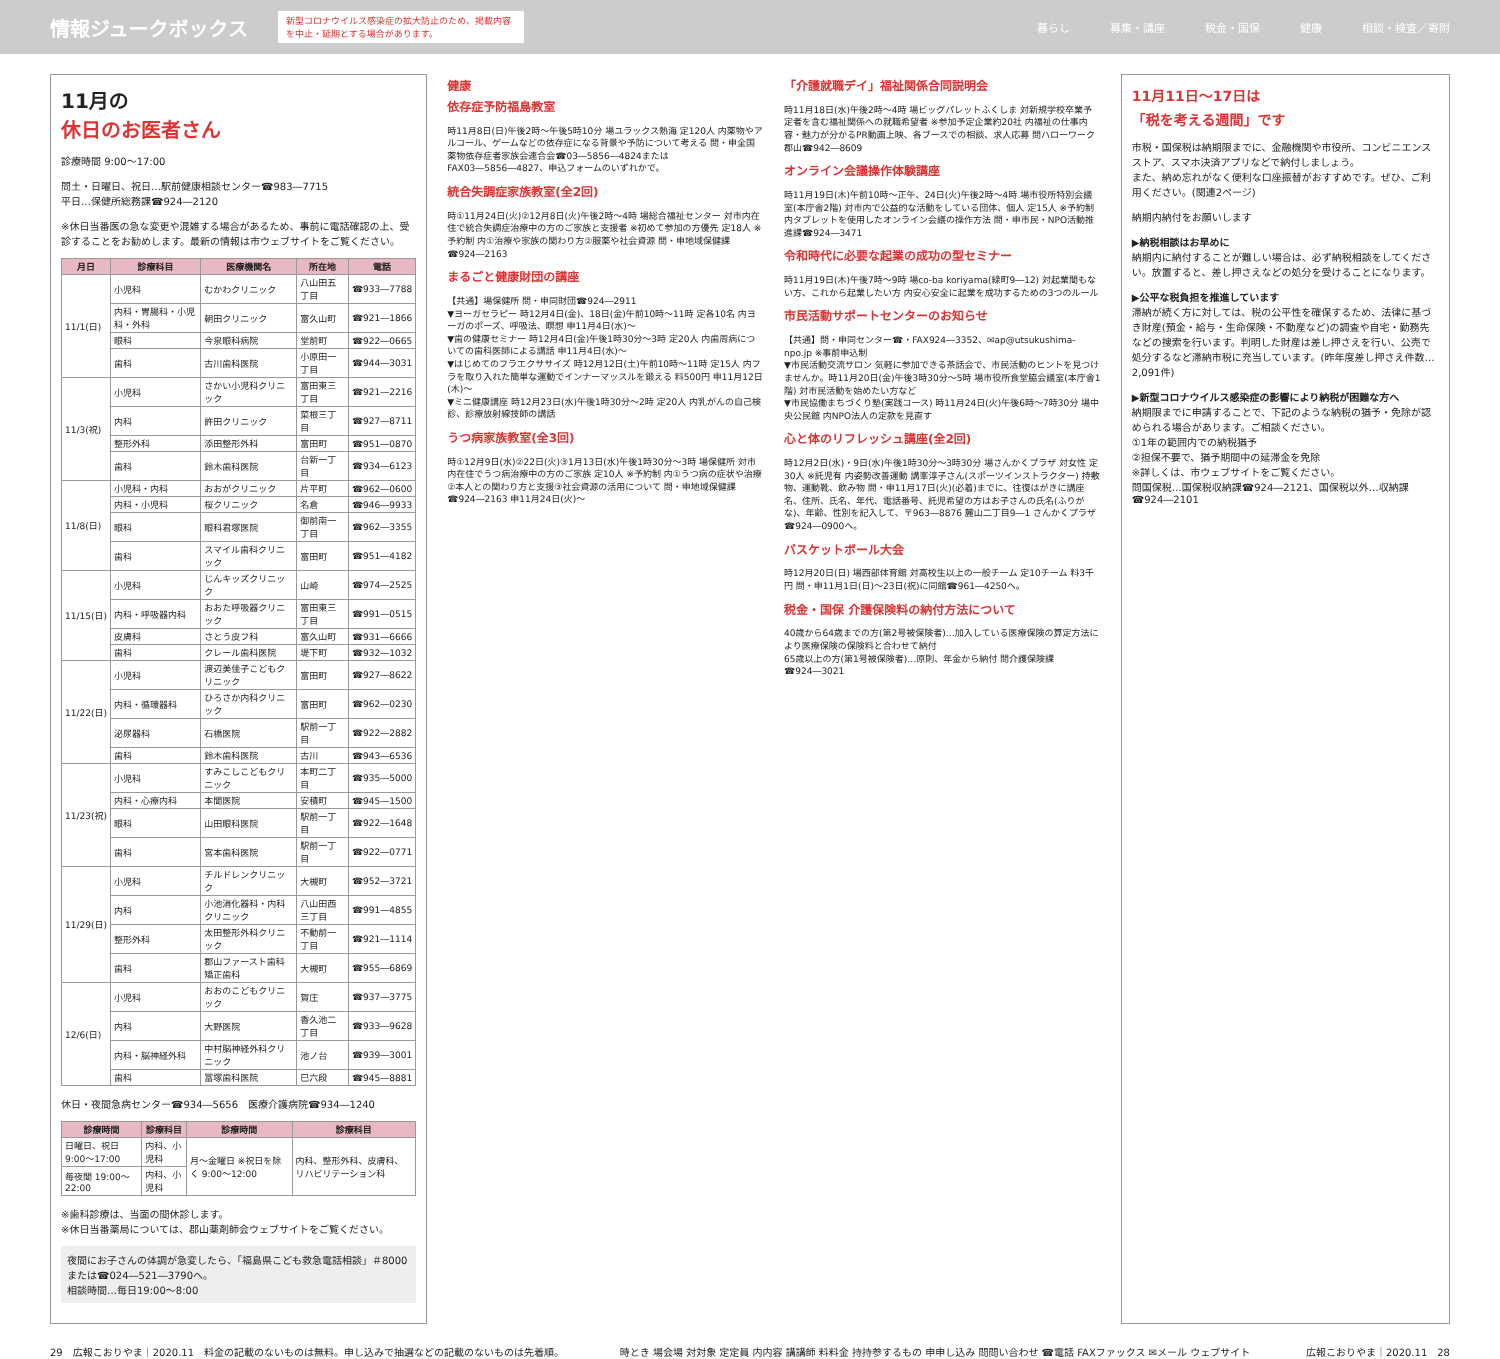情報ジュークボックス
新型コロナウイルス感染症の拡大防止のため、掲載内容を中止・延期とする場合があります。
暮らし 募集・講座 税金・国保 健康 相談・検査／寄附
11月の
休日のお医者さん
診療時間 9:00～17:00
問土・日曜日、祝日…駅前健康相談センター☎983―7715
平日…保健所総務課☎924―2120
※休日当番医の急な変更や混雑する場合があるため、事前に電話確認の上、受診することをお勧めします。最新の情報は市ウェブサイトをご覧ください。
| 月日 | 診療科目 | 医療機関名 | 所在地 | 電話 |
| --- | --- | --- | --- | --- |
| 11/1(日) | 小児科 | むかわクリニック | 八山田五丁目 | ☎933―7788 |
| | 内科・胃腸科・小児科・外科 | 朝田クリニック | 富久山町 | ☎921―1866 |
| | 眼科 | 今泉眼科病院 | 堂前町 | ☎922―0665 |
| | 歯科 | 古川歯科医院 | 小原田一丁目 | ☎944―3031 |
| 11/3(祝) | 小児科 | さかい小児科クリニック | 富田東三丁目 | ☎921―2216 |
| | 内科 | 許田クリニック | 菜根三丁目 | ☎927―8711 |
| | 整形外科 | 添田整形外科 | 富田町 | ☎951―0870 |
| | 歯科 | 鈴木歯科医院 | 台新一丁目 | ☎934―6123 |
| 11/8(日) | 小児科・内科 | おおがクリニック | 片平町 | ☎962―0600 |
| | 内科・小児科 | 桜クリニック | 名倉 | ☎946―9933 |
| | 眼科 | 眼科君塚医院 | 御前南一丁目 | ☎962―3355 |
| | 歯科 | スマイル歯科クリニック | 富田町 | ☎951―4182 |
| 11/15(日) | 小児科 | じんキッズクリニック | 山崎 | ☎974―2525 |
| | 内科・呼吸器内科 | おおた呼吸器クリニック | 富田東三丁目 | ☎991―0515 |
| | 皮膚科 | さとう皮フ科 | 富久山町 | ☎931―6666 |
| | 歯科 | クレール歯科医院 | 堤下町 | ☎932―1032 |
| 11/22(日) | 小児科 | 渡辺美佳子こどもクリニック | 富田町 | ☎927―8622 |
| | 内科・循環器科 | ひろさか内科クリニック | 富田町 | ☎962―0230 |
| | 泌尿器科 | 石橋医院 | 駅前一丁目 | ☎922―2882 |
| | 歯科 | 鈴木歯科医院 | 古川 | ☎943―6536 |
| 11/23(祝) | 小児科 | すみこしこどもクリニック | 本町二丁目 | ☎935―5000 |
| | 内科・心療内科 | 本間医院 | 安積町 | ☎945―1500 |
| | 眼科 | 山田眼科医院 | 駅前一丁目 | ☎922―1648 |
| | 歯科 | 宮本歯科医院 | 駅前一丁目 | ☎922―0771 |
| 11/29(日) | 小児科 | チルドレンクリニック | 大槻町 | ☎952―3721 |
| | 内科 | 小池消化器科・内科クリニック | 八山田西三丁目 | ☎991―4855 |
| | 整形外科 | 太田整形外科クリニック | 不動前一丁目 | ☎921―1114 |
| | 歯科 | 郡山ファースト歯科矯正歯科 | 大槻町 | ☎955―6869 |
| 12/6(日) | 小児科 | おおのこどもクリニック | 賀庄 | ☎937―3775 |
| | 内科 | 大野医院 | 香久池二丁目 | ☎933―9628 |
| | 内科・脳神経外科 | 中村脳神経外科クリニック | 池ノ台 | ☎939―3001 |
| | 歯科 | 冨塚歯科医院 | 巳六段 | ☎945―8881 |
休日・夜間急病センター☎934―5656　医療介護病院☎934―1240
| 診療時間 | 診療科目 | 診療時間 | 診療科目 |
| --- | --- | --- | --- |
| 日曜日、祝日 9:00～17:00 | 内科、小児科 | 月～金曜日 ※祝日を除く 9:00～12:00 | 内科、整形外科、皮膚科、リハビリテーション科 |
| 毎夜間 19:00～22:00 | 内科、小児科 | | |
※歯科診療は、当面の間休診します。
※休日当番薬局については、郡山薬剤師会ウェブサイトをご覧ください。
夜間にお子さんの体調が急変したら、「福島県こども救急電話相談」＃8000または☎024―521―3790へ。
相談時間…毎日19:00～8:00
健康
依存症予防福島教室
時11月8日(日)午後2時～午後5時10分 場ユラックス熱海 定120人 内薬物やアルコール、ゲームなどの依存症になる背景や予防について考える 問・申全国薬物依存症者家族会連合会☎03―5856―4824または FAX03―5856―4827、申込フォームのいずれかで。
統合失調症家族教室(全2回)
時①11月24日(火)②12月8日(火)午後2時～4時 場総合福祉センター 対市内在住で統合失調症治療中の方のご家族と支援者 ※初めて参加の方優先 定18人 ※予約制 内①治療や家族の関わり方②服薬や社会資源 問・申地域保健課☎924―2163
まるごと健康財団の講座
【共通】場保健所 問・申同財団☎924―2911
▼ヨーガセラピー 時12月4日(金)、18日(金)午前10時～11時 定各10名 内ヨーガのポーズ、呼吸法、瞑想 申11月4日(水)～
▼歯の健康セミナー 時12月4日(金)午後1時30分～3時 定20人 内歯周病についての歯科医師による講話 申11月4日(水)～
▼はじめてのフラエクササイズ 時12月12日(土)午前10時～11時 定15人 内フラを取り入れた簡単な運動でインナーマッスルを鍛える 料500円 申11月12日(木)～
▼ミニ健康講座 時12月23日(水)午後1時30分～2時 定20人 内乳がんの自己検診、診療放射線技師の講話
うつ病家族教室(全3回)
時①12月9日(水)②22日(火)③1月13日(水)午後1時30分～3時 場保健所 対市内在住でうつ病治療中の方のご家族 定10人 ※予約制 内①うつ病の症状や治療②本人との関わり方と支援③社会資源の活用について 問・申地域保健課☎924―2163 申11月24日(火)～
「介護就職デイ」福祉関係合同説明会
時11月18日(水)午後2時～4時 場ビッグパレットふくしま 対新規学校卒業予定者を含む福祉関係への就職希望者 ※参加予定企業約20社 内福祉の仕事内容・魅力が分かるPR動画上映、各ブースでの相談、求人応募 問ハローワーク郡山☎942―8609
オンライン会議操作体験講座
時11月19日(木)午前10時～正午、24日(火)午後2時～4時 場市役所特別会議室(本庁舎2階) 対市内で公益的な活動をしている団体、個人 定15人 ※予約制 内タブレットを使用したオンライン会議の操作方法 問・申市民・NPO活動推進課☎924―3471
令和時代に必要な起業の成功の型セミナー
時11月19日(木)午後7時～9時 場co-ba koriyama(緑町9―12) 対起業間もない方、これから起業したい方 内安心安全に起業を成功するための3つのルール
市民活動サポートセンターのお知らせ
【共通】問・申同センター☎・FAX924―3352、✉ap@utsukushima-npo.jp ※事前申込制
▼市民活動交流サロン 気軽に参加できる茶話会で、市民活動のヒントを見つけませんか。時11月20日(金)午後3時30分～5時 場市役所食堂脇会議室(本庁舎1階) 対市民活動を始めたい方など
▼市民協働まちづくり塾(実践コース) 時11月24日(火)午後6時～7時30分 場中央公民館 内NPO法人の定款を見直す
心と体のリフレッシュ講座(全2回)
時12月2日(水)・9日(水)午後1時30分～3時30分 場さんかくプラザ 対女性 定30人 ※託児有 内姿勢改善運動 講峯淳子さん(スポーツインストラクター) 持敷物、運動靴、飲み物 問・申11月17日(火)(必着)までに、往復はがきに講座名、住所、氏名、年代、電話番号、託児希望の方はお子さんの氏名(ふりがな)、年齢、性別を記入して、〒963―8876 麓山二丁目9―1 さんかくプラザ☎924―0900へ。
バスケットボール大会
時12月20日(日) 場西部体育館 対高校生以上の一般チーム 定10チーム 料3千円 問・申11月1日(日)～23日(祝)に同館☎961―4250へ。
税金・国保 介護保険料の納付方法について
40歳から64歳までの方(第2号被保険者)…加入している医療保険の算定方法により医療保険の保険料と合わせて納付
65歳以上の方(第1号被保険者)…原則、年金から納付 問介護保険課☎924―3021
11月11日～17日は
「税を考える週間」です
市税・国保税は納期限までに、金融機関や市役所、コンビニエンスストア、スマホ決済アプリなどで納付しましょう。
また、納め忘れがなく便利な口座振替がおすすめです。ぜひ、ご利用ください。(関連2ページ)
納期内納付をお願いします
▶納税相談はお早めに
納期内に納付することが難しい場合は、必ず納税相談をしてください。放置すると、差し押さえなどの処分を受けることになります。
▶公平な税負担を推進しています
滞納が続く方に対しては、税の公平性を確保するため、法律に基づき財産(預金・給与・生命保険・不動産など)の調査や自宅・勤務先などの捜索を行います。判明した財産は差し押さえを行い、公売で処分するなど滞納市税に充当しています。(昨年度差し押さえ件数…2,091件)
▶新型コロナウイルス感染症の影響により納税が困難な方へ
納期限までに申請することで、下記のような納税の猶予・免除が認められる場合があります。ご相談ください。
①1年の範囲内での納税猶予
②担保不要で、猶予期間中の延滞金を免除
※詳しくは、市ウェブサイトをご覧ください。
問国保税…国保税収納課☎924―2121、国保税以外…収納課☎924―2101
29　広報こおりやま｜2020.11　料金の記載のないものは無料。申し込みで抽選などの記載のないものは先着順。 時とき 場会場 対対象 定定員 内内容 講講師 料料金 持持参するもの 申申し込み 問問い合わせ ☎電話 FAXファックス ✉メール ウェブサイト 広報こおりやま｜2020.11　28